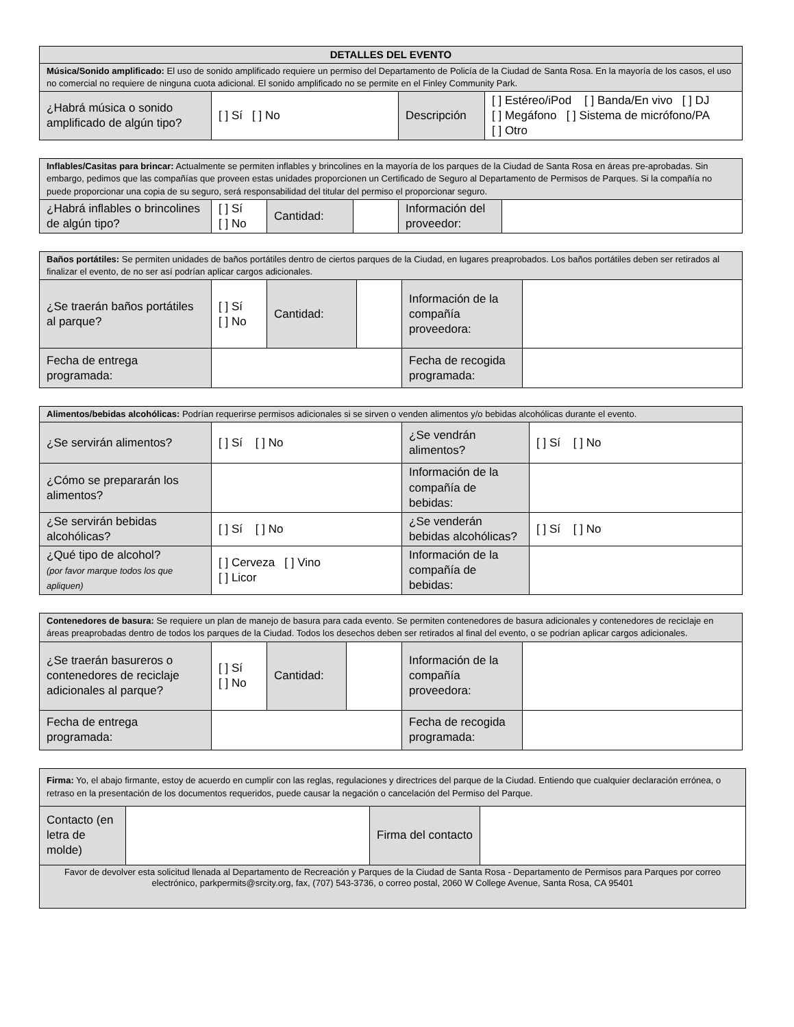| DETALLES DEL EVENTO | | | |
| --- | --- | --- | --- |
| Música/Sonido amplificado: El uso de sonido amplificado requiere un permiso del Departamento de Policía de la Ciudad de Santa Rosa. En la mayoría de los casos, el uso no comercial no requiere de ninguna cuota adicional. El sonido amplificado no se permite en el Finley Community Park. | | | |
| ¿Habrá música o sonido amplificado de algún tipo? | [ ] Sí [ ] No | Descripción | [ ] Estéreo/iPod [ ] Banda/En vivo [ ] DJ [ ] Megáfono [ ] Sistema de micrófono/PA [ ] Otro |
| Inflables/Casitas para brincar: Actualmente se permiten inflables y brincolines en la mayoría de los parques de la Ciudad de Santa Rosa en áreas pre-aprobadas. Sin embargo, pedimos que las compañías que proveen estas unidades proporcionen un Certificado de Seguro al Departamento de Permisos de Parques. Si la compañía no puede proporcionar una copia de su seguro, será responsabilidad del titular del permiso el proporcionar seguro. | | | | | |
| ¿Habrá inflables o brincolines de algún tipo? | [ ] Sí [ ] No | Cantidad: | | Información del proveedor: | |
| Baños portátiles: Se permiten unidades de baños portátiles dentro de ciertos parques de la Ciudad, en lugares preaprobados. Los baños portátiles deben ser retirados al finalizar el evento, de no ser así podrían aplicar cargos adicionales. | | | | | |
| ¿Se traerán baños portátiles al parque? | [ ] Sí [ ] No | Cantidad: | | Información de la compañía proveedora: | |
| Fecha de entrega programada: | | | | Fecha de recogida programada: | |
| Alimentos/bebidas alcohólicas: Podrían requerirse permisos adicionales si se sirven o venden alimentos y/o bebidas alcohólicas durante el evento. | | | |
| ¿Se servirán alimentos? | [ ] Sí [ ] No | ¿Se vendrán alimentos? | [ ] Sí [ ] No |
| ¿Cómo se prepararán los alimentos? | | Información de la compañía de bebidas: | |
| ¿Se servirán bebidas alcohólicas? | [ ] Sí [ ] No | ¿Se venderán bebidas alcohólicas? | [ ] Sí [ ] No |
| ¿Qué tipo de alcohol? (por favor marque todos los que apliquen) | [ ] Cerveza [ ] Vino [ ] Licor | Información de la compañía de bebidas: | |
| Contenedores de basura: Se requiere un plan de manejo de basura para cada evento. Se permiten contenedores de basura adicionales y contenedores de reciclaje en áreas preaprobadas dentro de todos los parques de la Ciudad. Todos los desechos deben ser retirados al final del evento, o se podrían aplicar cargos adicionales. | | | | | |
| ¿Se traerán basureros o contenedores de reciclaje adicionales al parque? | [ ] Sí [ ] No | Cantidad: | | Información de la compañía proveedora: | |
| Fecha de entrega programada: | | | | Fecha de recogida programada: | |
| Firma: Yo, el abajo firmante, estoy de acuerdo en cumplir con las reglas, regulaciones y directrices del parque de la Ciudad. Entiendo que cualquier declaración errónea, o retraso en la presentación de los documentos requeridos, puede causar la negación o cancelación del Permiso del Parque. | | | |
| Contacto (en letra de molde) | | Firma del contacto | |
| Favor de devolver esta solicitud llenada al Departamento de Recreación y Parques de la Ciudad de Santa Rosa - Departamento de Permisos para Parques por correo electrónico, parkpermits@srcity.org, fax, (707) 543-3736, o correo postal, 2060 W College Avenue, Santa Rosa, CA 95401 | | | |